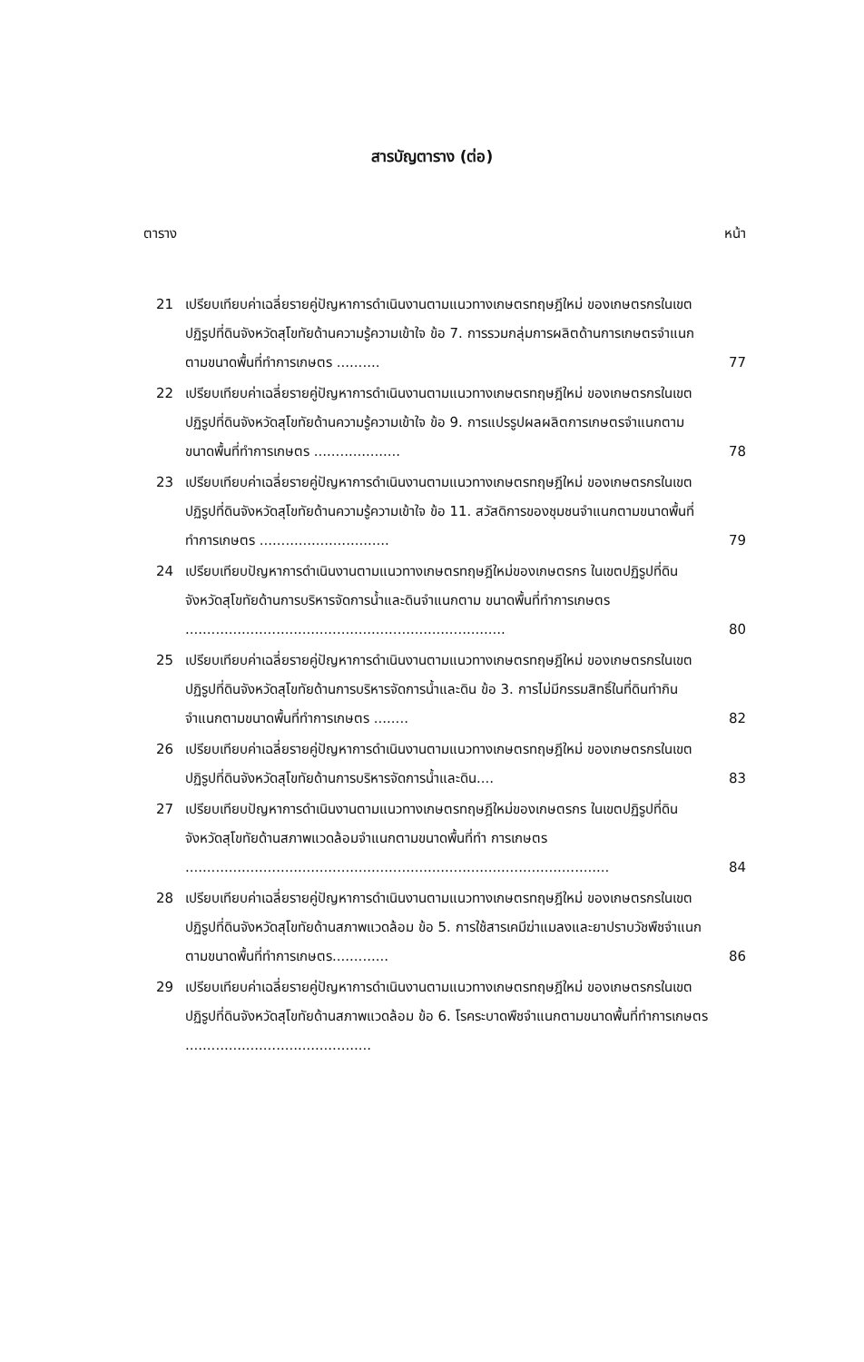สารบัญตาราง (ต่อ)
ตาราง หน้า
21 เปรียบเทียบค่าเฉลี่ยรายคู่ปัญหาการดำเนินงานตามแนวทางเกษตรทฤษฎีใหม่ ของเกษตรกรในเขตปฏิรูปที่ดินจังหวัดสุโขทัยด้านความรู้ความเข้าใจ ข้อ 7. การรวมกลุ่มการผลิตด้านการเกษตรจำแนกตามขนาดพื้นที่ทำการเกษตร ..........
77
22 เปรียบเทียบค่าเฉลี่ยรายคู่ปัญหาการดำเนินงานตามแนวทางเกษตรทฤษฎีใหม่ ของเกษตรกรในเขตปฏิรูปที่ดินจังหวัดสุโขทัยด้านความรู้ความเข้าใจ ข้อ 9. การแปรรูปผลผลิตการเกษตรจำแนกตามขนาดพื้นที่ทำการเกษตร ....................
78
23 เปรียบเทียบค่าเฉลี่ยรายคู่ปัญหาการดำเนินงานตามแนวทางเกษตรทฤษฎีใหม่ ของเกษตรกรในเขตปฏิรูปที่ดินจังหวัดสุโขทัยด้านความรู้ความเข้าใจ ข้อ 11. สวัสดิการของชุมชนจำแนกตามขนาดพื้นที่ทำการเกษตร ..............................
79
24 เปรียบเทียบปัญหาการดำเนินงานตามแนวทางเกษตรทฤษฎีใหม่ของเกษตรกร ในเขตปฏิรูปที่ดินจังหวัดสุโขทัยด้านการบริหารจัดการน้ำและดินจำแนกตาม ขนาดพื้นที่ทำการเกษตร ..........................................................................
80
25 เปรียบเทียบค่าเฉลี่ยรายคู่ปัญหาการดำเนินงานตามแนวทางเกษตรทฤษฎีใหม่ ของเกษตรกรในเขตปฏิรูปที่ดินจังหวัดสุโขทัยด้านการบริหารจัดการน้ำและดิน ข้อ 3. การไม่มีกรรมสิทธิ์ในที่ดินทำกินจำแนกตามขนาดพื้นที่ทำการเกษตร ........
82
26 เปรียบเทียบค่าเฉลี่ยรายคู่ปัญหาการดำเนินงานตามแนวทางเกษตรทฤษฎีใหม่ ของเกษตรกรในเขตปฏิรูปที่ดินจังหวัดสุโขทัยด้านการบริหารจัดการน้ำและดิน....
83
27 เปรียบเทียบปัญหาการดำเนินงานตามแนวทางเกษตรทฤษฎีใหม่ของเกษตรกร ในเขตปฏิรูปที่ดินจังหวัดสุโขทัยด้านสภาพแวดล้อมจำแนกตามขนาดพื้นที่ทำ การเกษตร ..................................................................................................
84
28 เปรียบเทียบค่าเฉลี่ยรายคู่ปัญหาการดำเนินงานตามแนวทางเกษตรทฤษฎีใหม่ ของเกษตรกรในเขตปฏิรูปที่ดินจังหวัดสุโขทัยด้านสภาพแวดล้อม ข้อ 5. การใช้สารเคมีฆ่าแมลงและยาปราบวัชพืชจำแนกตามขนาดพื้นที่ทำการเกษตร.............
86
29 เปรียบเทียบค่าเฉลี่ยรายคู่ปัญหาการดำเนินงานตามแนวทางเกษตรทฤษฎีใหม่ ของเกษตรกรในเขตปฏิรูปที่ดินจังหวัดสุโขทัยด้านสภาพแวดล้อม ข้อ 6. โรคระบาดพืชจำแนกตามขนาดพื้นที่ทำการเกษตร ...........................................